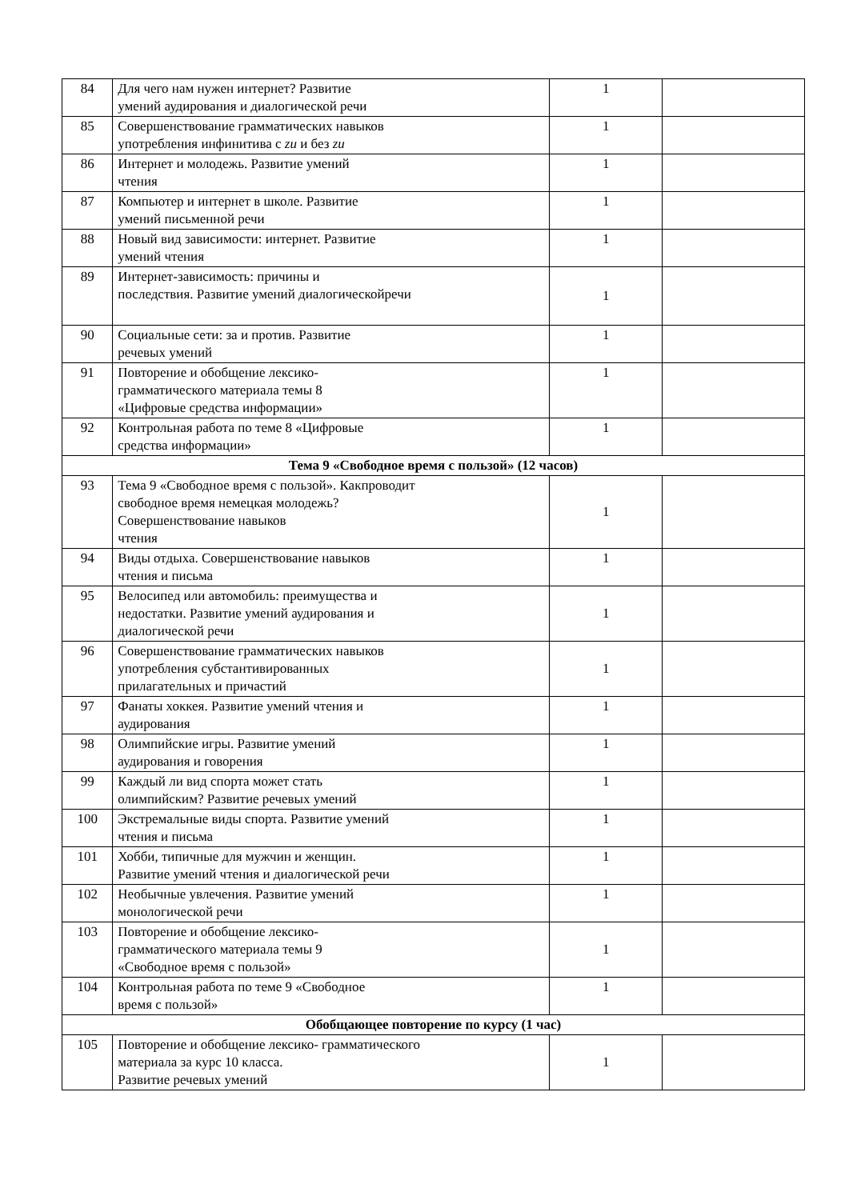| 84 | Для чего нам нужен интернет? Развитие умений аудирования и диалогической речи | 1 | |
| 85 | Совершенствование грамматических навыков употребления инфинитива с zu и без zu | 1 | |
| 86 | Интернет и молодежь. Развитие умений чтения | 1 | |
| 87 | Компьютер и интернет в школе. Развитие умений письменной речи | 1 | |
| 88 | Новый вид зависимости: интернет. Развитие умений чтения | 1 | |
| 89 | Интернет-зависимость: причины и последствия. Развитие умений диалогическойречи | 1 | |
| 90 | Социальные сети: за и против. Развитие речевых умений | 1 | |
| 91 | Повторение и обобщение лексико- грамматического материала темы 8 «Цифровые средства информации» | 1 | |
| 92 | Контрольная работа по теме 8 «Цифровые средства информации» | 1 | |
| Тема 9 «Свободное время с пользой» (12 часов) | | | |
| 93 | Тема 9 «Свободное время с пользой». Какпроводит свободное время немецкая молодежь? Совершенствование навыков чтения | 1 | |
| 94 | Виды отдыха. Совершенствование навыков чтения и письма | 1 | |
| 95 | Велосипед или автомобиль: преимущества и недостатки. Развитие умений аудирования и диалогической речи | 1 | |
| 96 | Совершенствование грамматических навыков употребления субстантивированных прилагательных и причастий | 1 | |
| 97 | Фанаты хоккея. Развитие умений чтения и аудирования | 1 | |
| 98 | Олимпийские игры. Развитие умений аудирования и говорения | 1 | |
| 99 | Каждый ли вид спорта может стать олимпийским? Развитие речевых умений | 1 | |
| 100 | Экстремальные виды спорта. Развитие умений чтения и письма | 1 | |
| 101 | Хобби, типичные для мужчин и женщин. Развитие умений чтения и диалогической речи | 1 | |
| 102 | Необычные увлечения. Развитие умений монологической речи | 1 | |
| 103 | Повторение и обобщение лексико- грамматического материала темы 9 «Свободное время с пользой» | 1 | |
| 104 | Контрольная работа по теме 9 «Свободное время с пользой» | 1 | |
| Обобщающее повторение по курсу (1 час) | | | |
| 105 | Повторение и обобщение лексико- грамматического материала за курс 10 класса. Развитие речевых умений | 1 | |